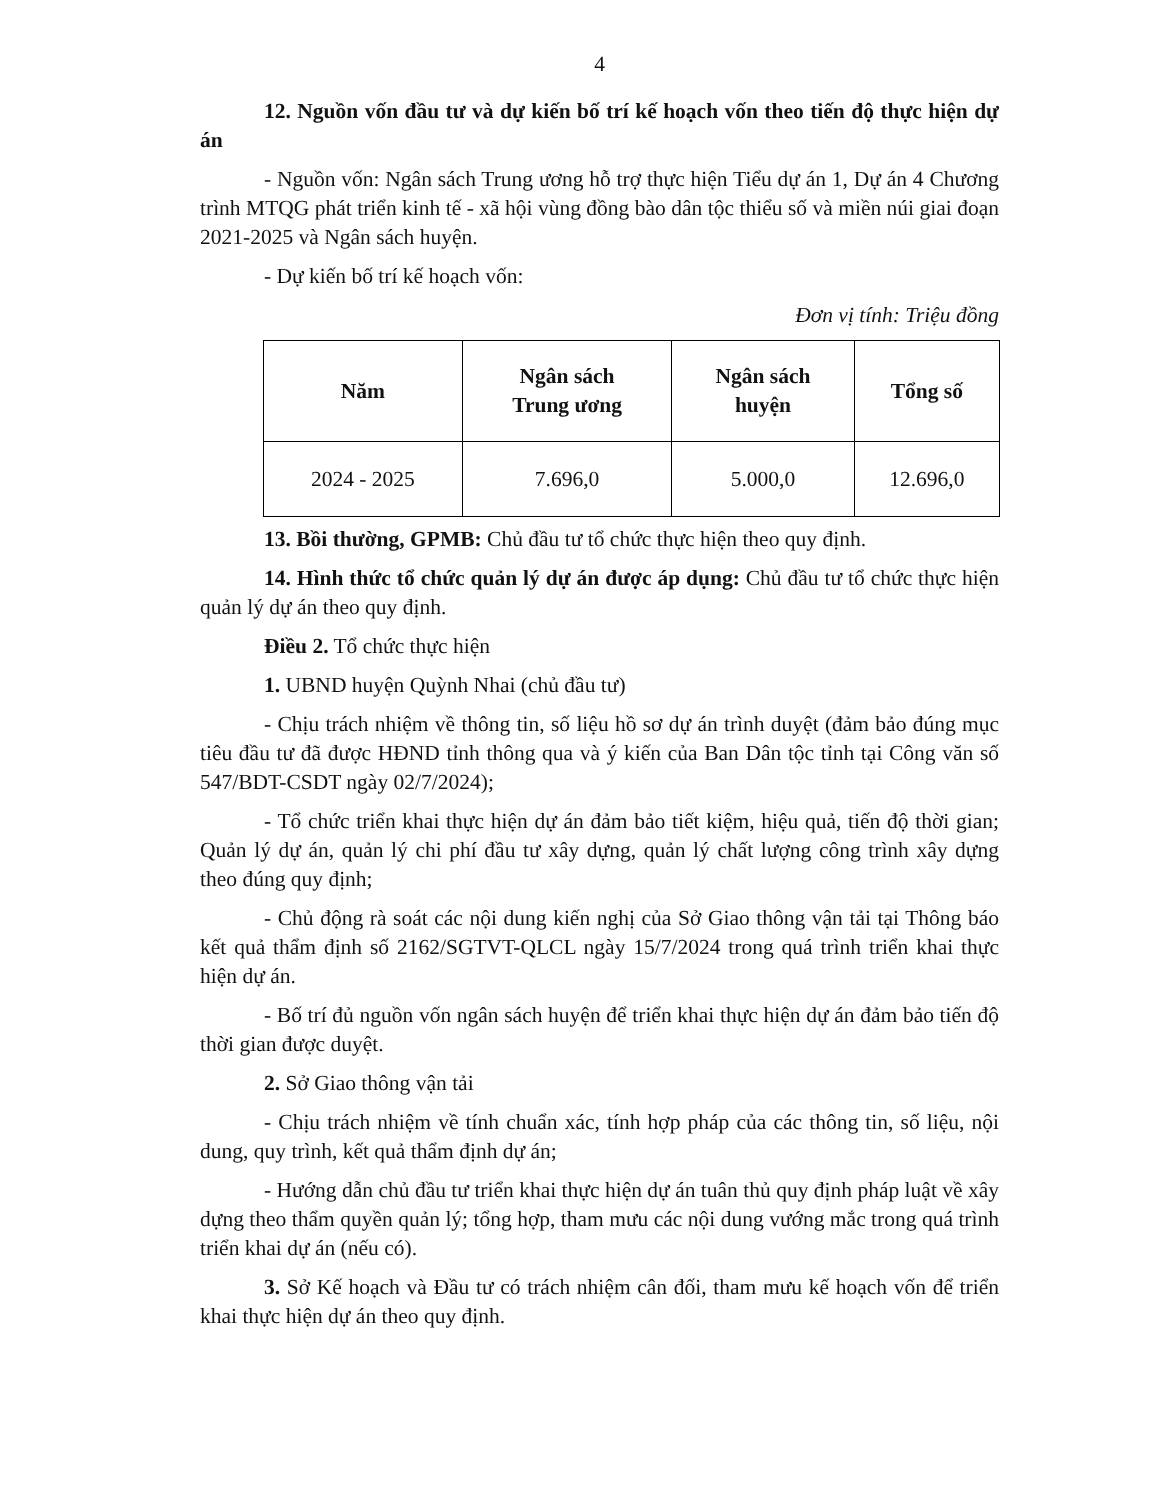4
12. Nguồn vốn đầu tư và dự kiến bố trí kế hoạch vốn theo tiến độ thực hiện dự án
- Nguồn vốn: Ngân sách Trung ương hỗ trợ thực hiện Tiểu dự án 1, Dự án 4 Chương trình MTQG phát triển kinh tế - xã hội vùng đồng bào dân tộc thiểu số và miền núi giai đoạn 2021-2025 và Ngân sách huyện.
- Dự kiến bố trí kế hoạch vốn:
Đơn vị tính: Triệu đồng
| Năm | Ngân sách Trung ương | Ngân sách huyện | Tổng số |
| --- | --- | --- | --- |
| 2024 - 2025 | 7.696,0 | 5.000,0 | 12.696,0 |
13. Bồi thường, GPMB: Chủ đầu tư tổ chức thực hiện theo quy định.
14. Hình thức tổ chức quản lý dự án được áp dụng: Chủ đầu tư tổ chức thực hiện quản lý dự án theo quy định.
Điều 2. Tổ chức thực hiện
1. UBND huyện Quỳnh Nhai (chủ đầu tư)
- Chịu trách nhiệm về thông tin, số liệu hồ sơ dự án trình duyệt (đảm bảo đúng mục tiêu đầu tư đã được HĐND tỉnh thông qua và ý kiến của Ban Dân tộc tỉnh tại Công văn số 547/BDT-CSDT ngày 02/7/2024);
- Tổ chức triển khai thực hiện dự án đảm bảo tiết kiệm, hiệu quả, tiến độ thời gian; Quản lý dự án, quản lý chi phí đầu tư xây dựng, quản lý chất lượng công trình xây dựng theo đúng quy định;
- Chủ động rà soát các nội dung kiến nghị của Sở Giao thông vận tải tại Thông báo kết quả thẩm định số 2162/SGTVT-QLCL ngày 15/7/2024 trong quá trình triển khai thực hiện dự án.
- Bố trí đủ nguồn vốn ngân sách huyện để triển khai thực hiện dự án đảm bảo tiến độ thời gian được duyệt.
2. Sở Giao thông vận tải
- Chịu trách nhiệm về tính chuẩn xác, tính hợp pháp của các thông tin, số liệu, nội dung, quy trình, kết quả thẩm định dự án;
- Hướng dẫn chủ đầu tư triển khai thực hiện dự án tuân thủ quy định pháp luật về xây dựng theo thẩm quyền quản lý; tổng hợp, tham mưu các nội dung vướng mắc trong quá trình triển khai dự án (nếu có).
3. Sở Kế hoạch và Đầu tư có trách nhiệm cân đối, tham mưu kế hoạch vốn để triển khai thực hiện dự án theo quy định.